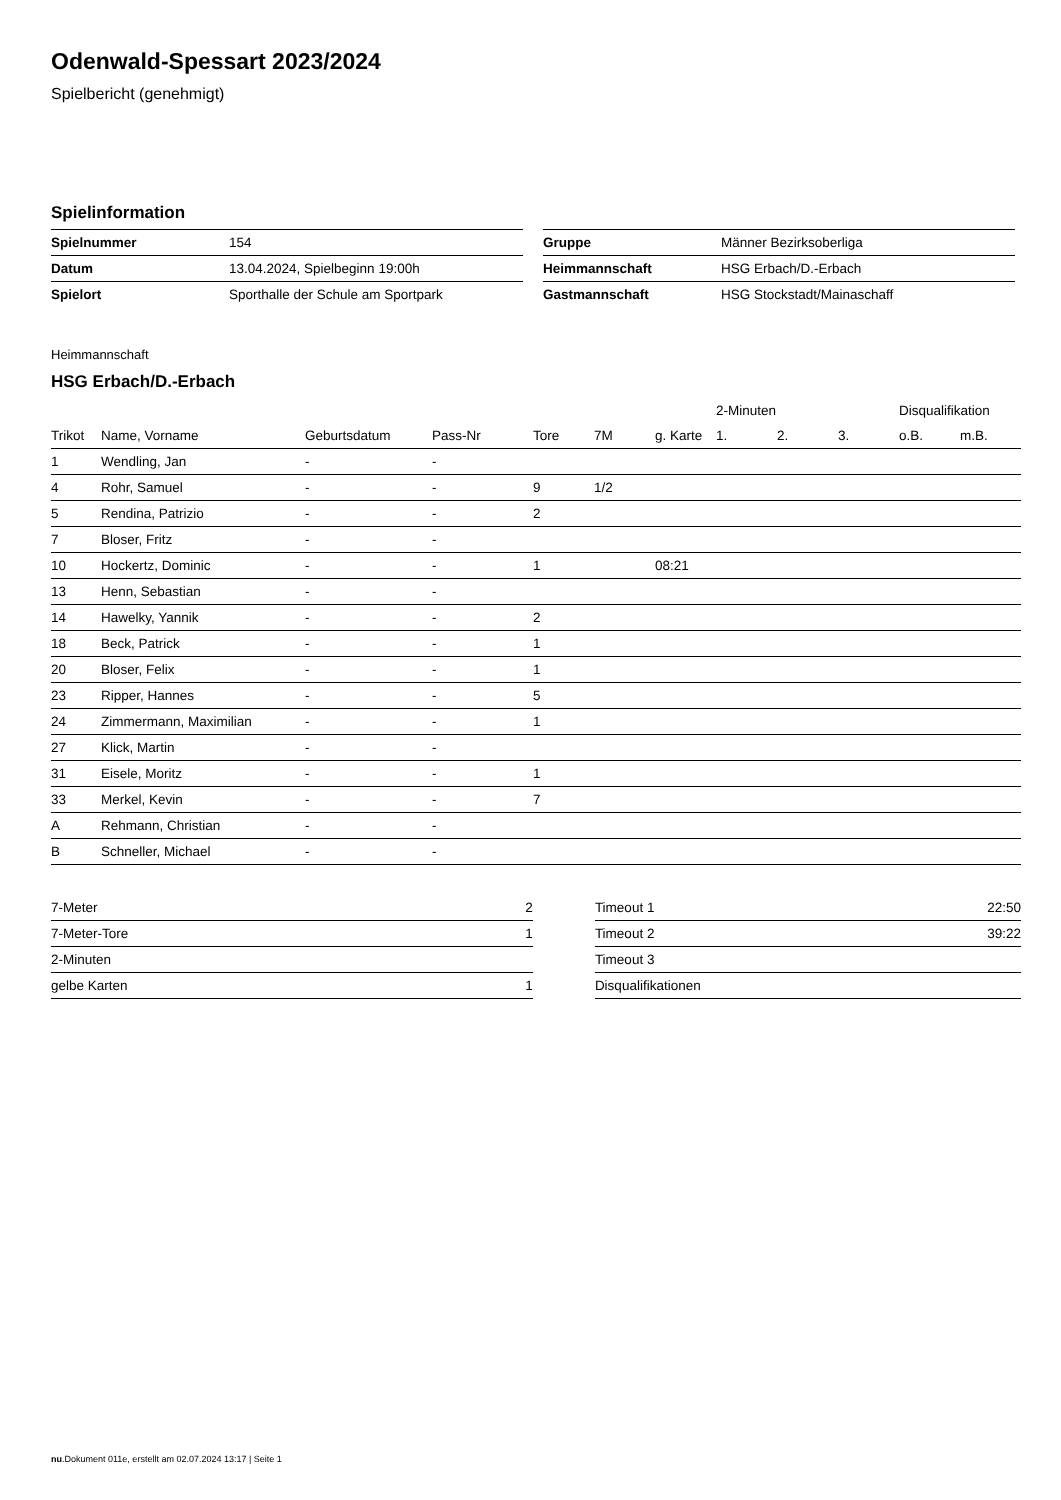Odenwald-Spessart 2023/2024
Spielbericht (genehmigt)
Spielinformation
| Spielnummer | 154 |
| Datum | 13.04.2024, Spielbeginn 19:00h |
| Spielort | Sporthalle der Schule am Sportpark |
| Gruppe | Männer Bezirksoberliga |
| Heimmannschaft | HSG Erbach/D.-Erbach |
| Gastmannschaft | HSG Stockstadt/Mainaschaff |
Heimmannschaft
HSG Erbach/D.-Erbach
| | | | | | | | 2-Minuten | | | Disqualifikation | |
| --- | --- | --- | --- | --- | --- | --- | --- | --- | --- | --- | --- |
| Trikot | Name, Vorname | Geburtsdatum | Pass-Nr | Tore | 7M | g. Karte | 1. | 2. | 3. | o.B. | m.B. |
| 1 | Wendling, Jan | - | - | | | | | | | | |
| 4 | Rohr, Samuel | - | - | 9 | 1/2 | | | | | | |
| 5 | Rendina, Patrizio | - | - | 2 | | | | | | | |
| 7 | Bloser, Fritz | - | - | | | | | | | | |
| 10 | Hockertz, Dominic | - | - | 1 | | 08:21 | | | | | |
| 13 | Henn, Sebastian | - | - | | | | | | | | |
| 14 | Hawelky, Yannik | - | - | 2 | | | | | | | |
| 18 | Beck, Patrick | - | - | 1 | | | | | | | |
| 20 | Bloser, Felix | - | - | 1 | | | | | | | |
| 23 | Ripper, Hannes | - | - | 5 | | | | | | | |
| 24 | Zimmermann, Maximilian | - | - | 1 | | | | | | | |
| 27 | Klick, Martin | - | - | | | | | | | | |
| 31 | Eisele, Moritz | - | - | 1 | | | | | | | |
| 33 | Merkel, Kevin | - | - | 7 | | | | | | | |
| A | Rehmann, Christian | - | - | | | | | | | | |
| B | Schneller, Michael | - | - | | | | | | | | |
| 7-Meter | 2 |
| 7-Meter-Tore | 1 |
| 2-Minuten | |
| gelbe Karten | 1 |
| Timeout 1 | 22:50 |
| Timeout 2 | 39:22 |
| Timeout 3 | |
| Disqualifikationen | |
nu.Dokument 011e, erstellt am 02.07.2024 13:17 | Seite 1